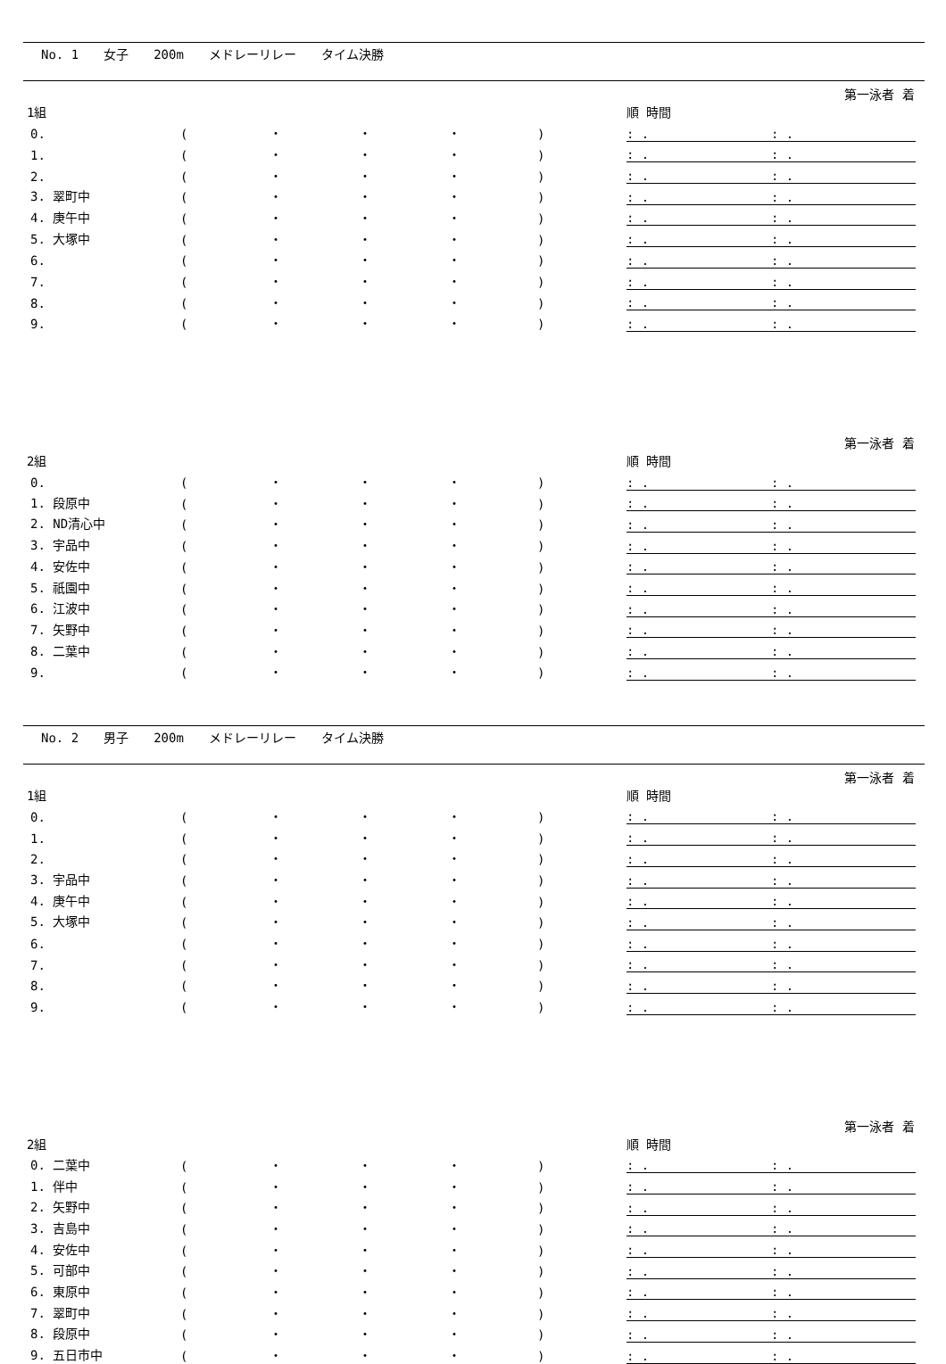No. 1 女子 200m メドレーリレー タイム決勝
| 1組 | | | | | | 第一泳者 着順 時間 | | |
| 0. | ( | ・ | ・ | ・ | ) | : . | | : . |
| 1. | ( | ・ | ・ | ・ | ) | : . | | : . |
| 2. | ( | ・ | ・ | ・ | ) | : . | | : . |
| 3. 翠町中 | ( | ・ | ・ | ・ | ) | : . | | : . |
| 4. 庚午中 | ( | ・ | ・ | ・ | ) | : . | | : . |
| 5. 大塚中 | ( | ・ | ・ | ・ | ) | : . | | : . |
| 6. | ( | ・ | ・ | ・ | ) | : . | | : . |
| 7. | ( | ・ | ・ | ・ | ) | : . | | : . |
| 8. | ( | ・ | ・ | ・ | ) | : . | | : . |
| 9. | ( | ・ | ・ | ・ | ) | : . | | : . |
| 2組 | | | | | | 第一泳者 着順 時間 | | |
| 0. | ( | ・ | ・ | ・ | ) | : . | | : . |
| 1. 段原中 | ( | ・ | ・ | ・ | ) | : . | | : . |
| 2. ND清心中 | ( | ・ | ・ | ・ | ) | : . | | : . |
| 3. 宇品中 | ( | ・ | ・ | ・ | ) | : . | | : . |
| 4. 安佐中 | ( | ・ | ・ | ・ | ) | : . | | : . |
| 5. 祇園中 | ( | ・ | ・ | ・ | ) | : . | | : . |
| 6. 江波中 | ( | ・ | ・ | ・ | ) | : . | | : . |
| 7. 矢野中 | ( | ・ | ・ | ・ | ) | : . | | : . |
| 8. 二葉中 | ( | ・ | ・ | ・ | ) | : . | | : . |
| 9. | ( | ・ | ・ | ・ | ) | : . | | : . |
No. 2 男子 200m メドレーリレー タイム決勝
| 1組 | | | | | | 第一泳者 着順 時間 | | |
| 0. | ( | ・ | ・ | ・ | ) | : . | | : . |
| 1. | ( | ・ | ・ | ・ | ) | : . | | : . |
| 2. | ( | ・ | ・ | ・ | ) | : . | | : . |
| 3. 宇品中 | ( | ・ | ・ | ・ | ) | : . | | : . |
| 4. 庚午中 | ( | ・ | ・ | ・ | ) | : . | | : . |
| 5. 大塚中 | ( | ・ | ・ | ・ | ) | : . | | : . |
| 6. | ( | ・ | ・ | ・ | ) | : . | | : . |
| 7. | ( | ・ | ・ | ・ | ) | : . | | : . |
| 8. | ( | ・ | ・ | ・ | ) | : . | | : . |
| 9. | ( | ・ | ・ | ・ | ) | : . | | : . |
| 2組 | | | | | | 第一泳者 着順 時間 | | |
| 0. 二葉中 | ( | ・ | ・ | ・ | ) | : . | | : . |
| 1. 伴中 | ( | ・ | ・ | ・ | ) | : . | | : . |
| 2. 矢野中 | ( | ・ | ・ | ・ | ) | : . | | : . |
| 3. 吉島中 | ( | ・ | ・ | ・ | ) | : . | | : . |
| 4. 安佐中 | ( | ・ | ・ | ・ | ) | : . | | : . |
| 5. 可部中 | ( | ・ | ・ | ・ | ) | : . | | : . |
| 6. 東原中 | ( | ・ | ・ | ・ | ) | : . | | : . |
| 7. 翠町中 | ( | ・ | ・ | ・ | ) | : . | | : . |
| 8. 段原中 | ( | ・ | ・ | ・ | ) | : . | | : . |
| 9. 五日市中 | ( | ・ | ・ | ・ | ) | : . | | : . |